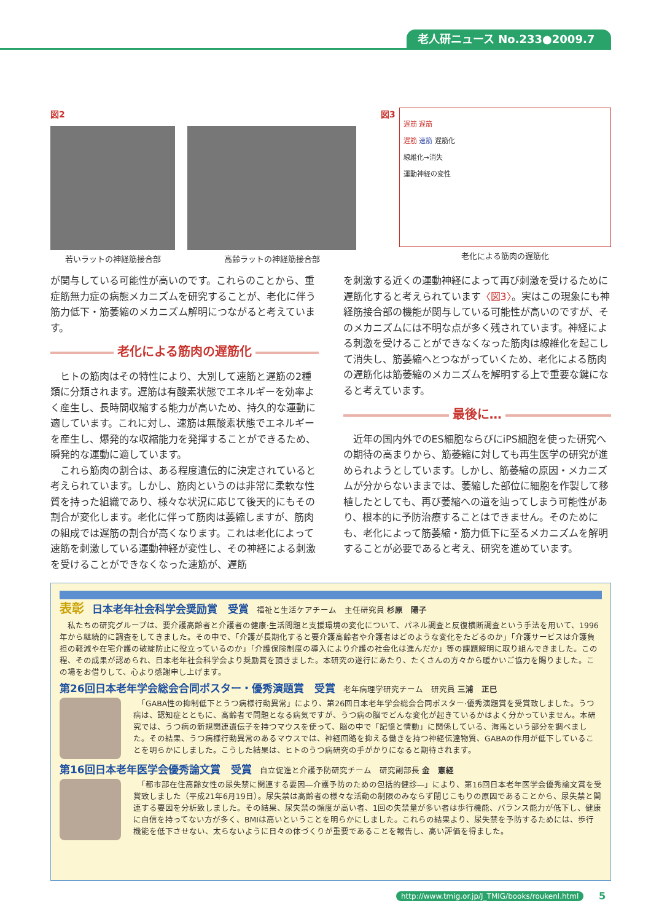老人研ニュース No.233●2009.7
図2
若いラットの神経筋接合部 高齢ラットの神経筋接合部
図3
遅筋 遅筋
遅筋 速筋 遅筋化
線維化→消失
運動神経の変性
老化による筋肉の遅筋化
が関与している可能性が高いのです。これらのことから、重症筋無力症の病態メカニズムを研究することが、老化に伴う筋力低下・筋萎縮のメカニズム解明につながると考えています。
老化による筋肉の遅筋化
　ヒトの筋肉はその特性により、大別して速筋と遅筋の2種類に分類されます。遅筋は有酸素状態でエネルギーを効率よく産生し、長時間収縮する能力が高いため、持久的な運動に適しています。これに対し、速筋は無酸素状態でエネルギーを産生し、爆発的な収縮能力を発揮することができるため、瞬発的な運動に適しています。
　これら筋肉の割合は、ある程度遺伝的に決定されていると考えられています。しかし、筋肉というのは非常に柔軟な性質を持った組織であり、様々な状況に応じて後天的にもその割合が変化します。老化に伴って筋肉は萎縮しますが、筋肉の組成では遅筋の割合が高くなります。これは老化によって速筋を刺激している運動神経が変性し、その神経による刺激を受けることができなくなった速筋が、遅筋
を刺激する近くの運動神経によって再び刺激を受けるために遅筋化すると考えられています〈図3〉。実はこの現象にも神経筋接合部の機能が関与している可能性が高いのですが、そのメカニズムには不明な点が多く残されています。神経による刺激を受けることができなくなった筋肉は線維化を起こして消失し、筋萎縮へとつながっていくため、老化による筋肉の遅筋化は筋萎縮のメカニズムを解明する上で重要な鍵になると考えています。
最後に…
　近年の国内外でのES細胞ならびにiPS細胞を使った研究への期待の高まりから、筋萎縮に対しても再生医学の研究が進められようとしています。しかし、筋萎縮の原因・メカニズムが分からないままでは、萎縮した部位に細胞を作製して移植したとしても、再び萎縮への道を辿ってしまう可能性があり、根本的に予防治療することはできません。そのためにも、老化によって筋萎縮・筋力低下に至るメカニズムを解明することが必要であると考え、研究を進めています。
表彰　日本老年社会科学会奨励賞　受賞　福祉と生活ケアチーム　主任研究員 杉原　陽子
　私たちの研究グループは、要介護高齢者と介護者の健康·生活問題と支援環境の変化について、パネル調査と反復横断調査という手法を用いて、1996年から継続的に調査をしてきました。その中で、「介護が長期化すると要介護高齢者や介護者はどのような変化をたどるのか」「介護サービスは介護負担の軽減や在宅介護の破綻防止に役立っているのか」「介護保険制度の導入により介護の社会化は進んだか」等の課題解明に取り組んできました。この程、その成果が認められ、日本老年社会科学会より奨励賞を頂きました。本研究の遂行にあたり、たくさんの方々から暖かいご協力を賜りました。この場をお借りして、心より感謝申し上げます。
第26回日本老年学会総会合同ポスター・優秀演題賞　受賞　老年病理学研究チーム　研究員 三浦　正巳
　「GABA性の抑制低下とうつ病様行動異常」により、第26回日本老年学会総会合同ポスター·優秀演題賞を受賞致しました。うつ病は、認知症とともに、高齢者で問題となる病気ですが、うつ病の脳でどんな変化が起きているかはよく分かっていません。本研究では、うつ病の新規関連遺伝子を持つマウスを使って、脳の中で「記憶と情動」に関係している、海馬という部分を調べました。その結果、うつ病様行動異常のあるマウスでは、神経回路を抑える働きを持つ神経伝達物質、GABAの作用が低下していることを明らかにしました。こうした結果は、ヒトのうつ病研究の手がかりになると期待されます。
第16回日本老年医学会優秀論文賞　受賞　自立促進と介護予防研究チーム　研究副部長 金　憲経
　「都市部在住高齢女性の尿失禁に関連する要因―介護予防のための包括的健診―」により、第16回日本老年医学会優秀論文賞を受賞致しました（平成21年6月19日）。尿失禁は高齢者の様々な活動の制限のみならず閉じこもりの原因であることから、尿失禁と関連する要因を分析致しました。その結果、尿失禁の頻度が高い者、1回の失禁量が多い者は歩行機能、バランス能力が低下し、健康に自信を持ってない方が多く、BMIは高いということを明らかにしました。これらの結果より、尿失禁を予防するためには、歩行機能を低下させない、太らないように日々の体づくりが重要であることを報告し、高い評価を得ました。
http://www.tmig.or.jp/J_TMIG/books/roukenl.html
5